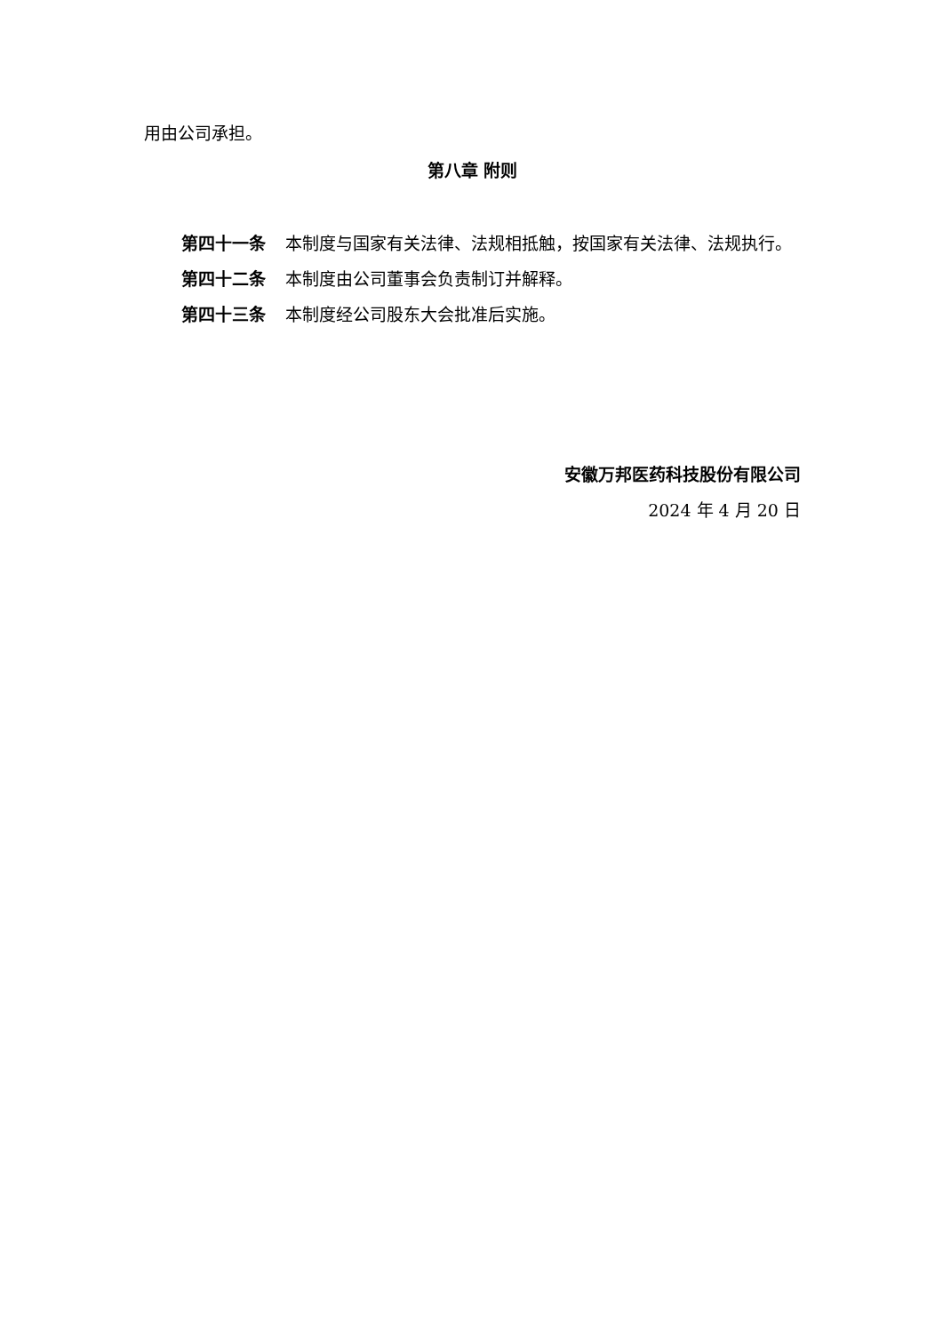用由公司承担。
第八章 附则
第四十一条 本制度与国家有关法律、法规相抵触，按国家有关法律、法规执行。
第四十二条 本制度由公司董事会负责制订并解释。
第四十三条 本制度经公司股东大会批准后实施。
安徽万邦医药科技股份有限公司
2024 年 4 月 20 日